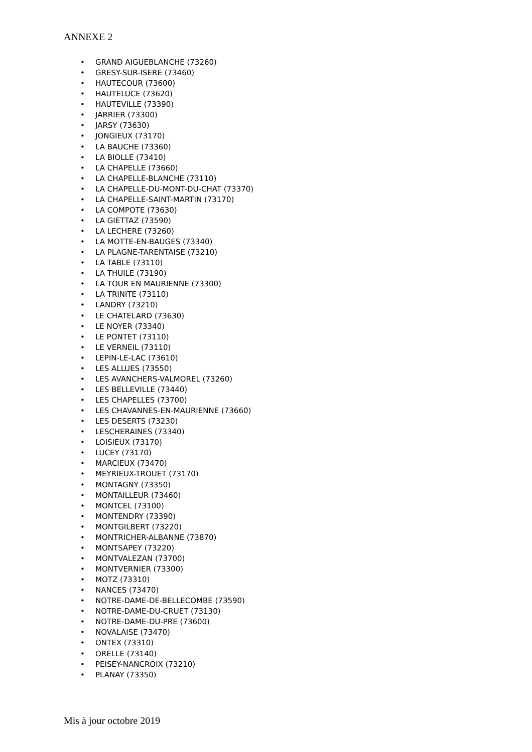ANNEXE 2
• GRAND AIGUEBLANCHE (73260)
• GRESY-SUR-ISERE (73460)
• HAUTECOUR (73600)
• HAUTELUCE (73620)
• HAUTEVILLE (73390)
• JARRIER (73300)
• JARSY (73630)
• JONGIEUX (73170)
• LA BAUCHE (73360)
• LA BIOLLE (73410)
• LA CHAPELLE (73660)
• LA CHAPELLE-BLANCHE (73110)
• LA CHAPELLE-DU-MONT-DU-CHAT (73370)
• LA CHAPELLE-SAINT-MARTIN (73170)
• LA COMPOTE (73630)
• LA GIETTAZ (73590)
• LA LECHERE (73260)
• LA MOTTE-EN-BAUGES (73340)
• LA PLAGNE-TARENTAISE (73210)
• LA TABLE (73110)
• LA THUILE (73190)
• LA TOUR EN MAURIENNE (73300)
• LA TRINITE (73110)
• LANDRY (73210)
• LE CHATELARD (73630)
• LE NOYER (73340)
• LE PONTET (73110)
• LE VERNEIL (73110)
• LEPIN-LE-LAC (73610)
• LES ALLUES (73550)
• LES AVANCHERS-VALMOREL (73260)
• LES BELLEVILLE (73440)
• LES CHAPELLES (73700)
• LES CHAVANNES-EN-MAURIENNE (73660)
• LES DESERTS (73230)
• LESCHERAINES (73340)
• LOISIEUX (73170)
• LUCEY (73170)
• MARCIEUX (73470)
• MEYRIEUX-TROUET (73170)
• MONTAGNY (73350)
• MONTAILLEUR (73460)
• MONTCEL (73100)
• MONTENDRY (73390)
• MONTGILBERT (73220)
• MONTRICHER-ALBANNE (73870)
• MONTSAPEY (73220)
• MONTVALEZAN (73700)
• MONTVERNIER (73300)
• MOTZ (73310)
• NANCES (73470)
• NOTRE-DAME-DE-BELLECOMBE (73590)
• NOTRE-DAME-DU-CRUET (73130)
• NOTRE-DAME-DU-PRE (73600)
• NOVALAISE (73470)
• ONTEX (73310)
• ORELLE (73140)
• PEISEY-NANCROIX (73210)
• PLANAY (73350)
Mis à jour octobre 2019